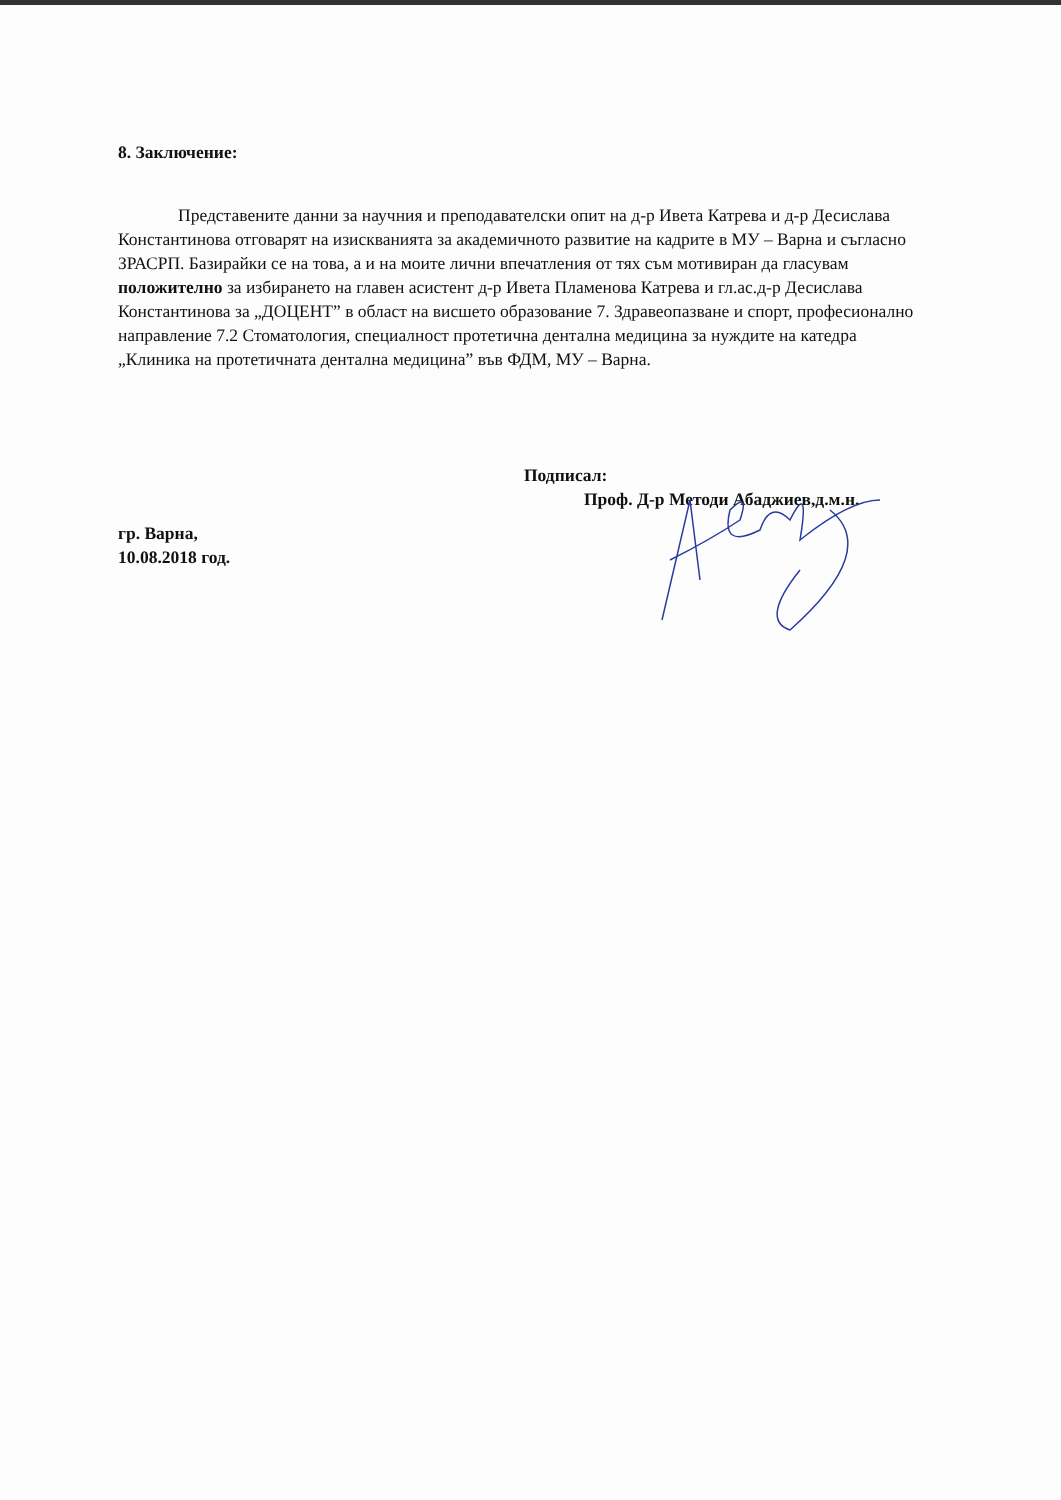8. Заключение:
Представените данни за научния и преподавателски опит на д-р Ивета Катрева и д-р Десислава Константинова отговарят на изискванията за академичното развитие на кадрите в МУ – Варна и съгласно ЗРАСРП. Базирайки се на това, а и на моите лични впечатления от тях съм мотивиран да гласувам положително за избирането на главен асистент д-р Ивета Пламенова Катрева и гл.ас.д-р Десислава Константинова за „ДОЦЕНТ” в област на висшето образование 7. Здравеопазване и спорт, професионално направление 7.2 Стоматология, специалност протетична дентална медицина за нуждите на катедра „Клиника на протетичната дентална медицина” във ФДМ, МУ – Варна.
Подписал:
Проф. Д-р Методи Абаджиев,д.м.н.
гр. Варна,
10.08.2018 год.